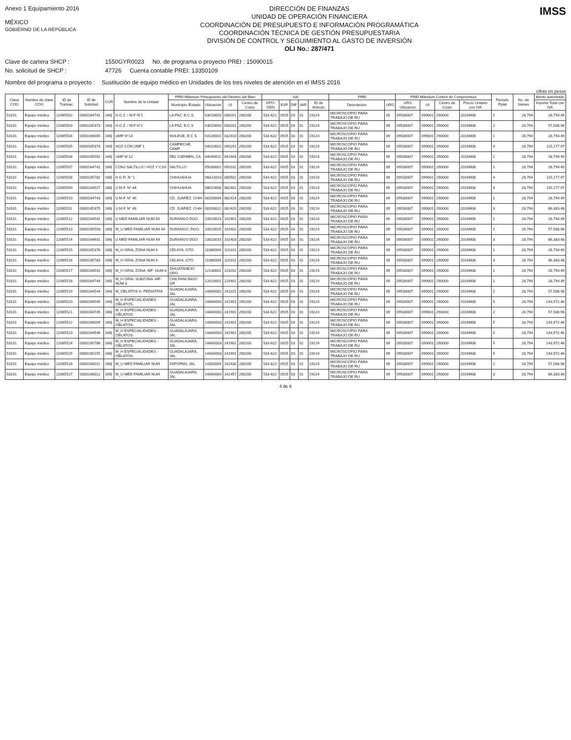Anexo 1 Equipamiento 2016
MÉXICO
GOBIERNO DE LA REPÚBLICA
DIRECCIÓN DE FINANZAS
UNIDAD DE OPERACIÓN FINANCIERA
COORDINACIÓN DE PRESUPUESTO E INFORMACIÓN PROGRAMÁTICA
COORDINACIÓN TÉCNICA DE GESTIÓN PRESUPUESTARIA
DIVISIÓN DE CONTROL Y SEGUIMIENTO AL GASTO DE INVERSIÓN
OLI No.: 287/471
IMSS
Clave de cartera SHCP : 1550GYR0023 No. de programa o proyecto PREI : 15090015
No. solicitud de SHCP : 47726 Cuenta contable PREI: 13350109
Nombre del programa o proyecto : Sustitución de equipo médico en Unidades de los tres niveles de atención en el IMSS 2016
cifras en pesos
| Clave COG | Nombre de clave COG | ID de Transac. | ID de Solicitud | CUR | Nombre de la Unidad | PREI Milenium Presupuesto del Destino del Bien | | | | SAI | | | | | PREI | | PREI Milenium Control de Compromisos | | | | Periodo Pptal | No. de bienes | Monto autorizado |
| --- | --- | --- | --- | --- | --- | --- | --- | --- | --- | --- | --- | --- | --- | --- | --- | --- | --- | --- | --- | --- | --- | --- | --- |
| | | | | | | Municipio /Estado | Ubicación | UI | Centro de Costo | GPO-GEN | ESP | DIF | VAR | ID de Articulo | Descripción | URG | URG Ubicación | UI | Centro de Costo | Precio Unitario con IVA | | | Importe Total con IVA |
| 53101 | Equipo médico | 12065502 | 0000164741 | 166/ | H.G.Z. / M.F N°1 | LA PAZ, B.C.S. | 03010003 | 030201 | 200200 | 533-622 | 0925 | 03 | 01 | 19224 | MICROSCOPIO PARA TRABAJO DE RU | 09 | 09530007 | 099001 | 290000 | 2016M08 | 1 | 28,794 | 28,794.49 |
| 53101 | Equipo médico | 12065503 | 0000165373 | 166/ | H.G.Z. / M.F N°1 | LA PAZ, B.C.S | 03010003 | 030201 | 200200 | 533-622 | 0925 | 03 | 01 | 19224 | MICROSCOPIO PARA TRABAJO DE RU | 09 | 09530007 | 099001 | 290000 | 2016M08 | 2 | 28,794 | 57,588.98 |
| 53101 | Equipo médico | 12065504 | 0000166005 | 166/ | UMF N°14 | MULEGE, B C S | 03130001 | 032410 | 200200 | 533-622 | 0925 | 03 | 01 | 19224 | MICROSCOPIO PARA TRABAJO DE RU | 09 | 09530007 | 099001 | 290000 | 2016M08 | 1 | 28,794 | 28,794.49 |
| 53101 | Equipo médico | 12065505 | 0000165374 | 166/ | HGZ CON UMF 1 | CAMPECHE, CAMP | 04010001 | 040201 | 200200 | 533-622 | 0925 | 03 | 01 | 19224 | MICROSCOPIO PARA TRABAJO DE RU | 09 | 09530007 | 099001 | 290000 | 2016M08 | 4 | 28,794 | 115,177.97 |
| 53101 | Equipo médico | 12065506 | 0000165592 | 166/ | UMF N°12 | DEL CARMEN, CA | 04040011 | 042404 | 200200 | 533-622 | 0925 | 03 | 01 | 19224 | MICROSCOPIO PARA TRABAJO DE RU | 09 | 09530007 | 099001 | 290000 | 2016M08 | 1 | 28,794 | 28,794.49 |
| 53101 | Equipo médico | 12065507 | 0000164742 | 166/ | CONJ SALTILLO / HGZ Y CSS | SALTILLO | 05030001 | 050101 | 200200 | 533-622 | 0925 | 03 | 01 | 19224 | MICROSCOPIO PARA TRABAJO DE RU | 09 | 09530007 | 099001 | 290000 | 2016M08 | 1 | 28,794 | 28,794.49 |
| 53101 | Equipo médico | 12065508 | 0000165782 | 166/ | H.G.R. N° 1 | CHIHUAHUA | 08A10010 | 080502 | 200200 | 533-622 | 0925 | 03 | 01 | 19224 | MICROSCOPIO PARA TRABAJO DE RU | 09 | 09530007 | 099001 | 290000 | 2016M08 | 4 | 28,794 | 115,177.97 |
| 53101 | Equipo médico | 12065509 | 0000164927 | 166/ | U.M.F. N° 44 | CHIHUAHUA | 08010008 | 082402 | 200200 | 533-622 | 0925 | 03 | 01 | 19224 | MICROSCOPIO PARA TRABAJO DE RU | 09 | 09530007 | 099001 | 290000 | 2016M08 | 4 | 28,794 | 115,177.97 |
| 53101 | Equipo médico | 12065510 | 0000164743 | 166/ | U.M.F. N° 46 | CD. JUAREZ, CHIH | 08100004 | 082414 | 200200 | 533-622 | 0925 | 03 | 01 | 19224 | MICROSCOPIO PARA TRABAJO DE RU | 09 | 09530007 | 099001 | 290000 | 2016M08 | 1 | 28,794 | 28,794.49 |
| 53101 | Equipo médico | 12065511 | 0000165375 | 166/ | U.M.F. N° 48 | CD. JUAREZ, CHIH | 08100022 | 082420 | 200200 | 533-622 | 0925 | 03 | 01 | 19224 | MICROSCOPIO PARA TRABAJO DE RU | 09 | 09530007 | 099001 | 290000 | 2016M08 | 3 | 28,794 | 86,383.48 |
| 53101 | Equipo médico | 12065512 | 0000164541 | 166/ | U MED FAMILIAR NUM 50 | DURANGO DGO | 10010023 | 102401 | 200200 | 533-622 | 0925 | 03 | 01 | 19224 | MICROSCOPIO PARA TRABAJO DE RU | 09 | 09530007 | 099001 | 290000 | 2016M08 | 1 | 28,794 | 28,794.49 |
| 53101 | Equipo médico | 12065513 | 0000165593 | 166/ | M_U MED FAMILIAR NUM 44 | DURANGO, DGO. | 10010025 | 102402 | 200200 | 533-622 | 0925 | 03 | 01 | 19224 | MICROSCOPIO PARA TRABAJO DE RU | 09 | 09530007 | 099001 | 290000 | 2016M08 | 2 | 28,794 | 57,588.98 |
| 53101 | Equipo médico | 12065514 | 0000164931 | 166/ | U MED FAMILIAR NUM 49 | DURANGO DGO | 10010033 | 102403 | 200200 | 533-622 | 0925 | 03 | 01 | 19224 | MICROSCOPIO PARA TRABAJO DE RU | 09 | 09530007 | 099001 | 290000 | 2016M08 | 3 | 28,794 | 86,383.48 |
| 53101 | Equipo médico | 12065515 | 0000165376 | 166/ | M_H GRAL ZONA NUM 4 | CELAYA, GTO. | 11080004 | 110101 | 200200 | 533-622 | 0925 | 03 | 01 | 19224 | MICROSCOPIO PARA TRABAJO DE RU | 09 | 09530007 | 099001 | 290000 | 2016M08 | 1 | 28,794 | 28,794.49 |
| 53101 | Equipo médico | 12065516 | 0000165783 | 166/ | M_H GRAL ZONA NUM 4 | CELAYA, GTO. | 11080004 | 110101 | 200200 | 533-622 | 0925 | 03 | 01 | 19224 | MICROSCOPIO PARA TRABAJO DE RU | 09 | 09530007 | 099001 | 290000 | 2016M08 | 3 | 28,794 | 86,383.48 |
| 53101 | Equipo médico | 12065517 | 0000164542 | 166/ | M_H GRAL ZONA -MF- NUM 8 | ZIHUATANEJO GRO | 12130001 | 120202 | 200200 | 533-622 | 0925 | 03 | 01 | 19224 | MICROSCOPIO PARA TRABAJO DE RU | 09 | 09530007 | 099001 | 290000 | 2016M08 | 1 | 28,794 | 28,794.49 |
| 53101 | Equipo médico | 12065518 | 0000164744 | 166/ | M_H GRAL SUBZONA -MF- NUM 3 | CHILPANCINGO GR | 12010001 | 120401 | 200200 | 533-622 | 0925 | 03 | 01 | 19224 | MICROSCOPIO PARA TRABAJO DE RU | 09 | 09530007 | 099001 | 290000 | 2016M08 | 1 | 28,794 | 28,794.49 |
| 53101 | Equipo médico | 12065519 | 0000164544 | 166/ | M_OBLATOS H. PEDIATRIA | GUADALAJARA, JAL | 14A60001 | 141101 | 200200 | 533-622 | 0925 | 03 | 01 | 19224 | MICROSCOPIO PARA TRABAJO DE RU | 09 | 09530007 | 099001 | 290000 | 2016M08 | 2 | 28,794 | 57,588.98 |
| 53101 | Equipo médico | 12065520 | 0000164545 | 166/ | M_H ESPECIALIDADES - OBLATOS- | GUADALAJARA, JAL | 14A60003 | 141901 | 200200 | 533-622 | 0925 | 03 | 01 | 19224 | MICROSCOPIO PARA TRABAJO DE RU | 09 | 09530007 | 099001 | 290000 | 2016M08 | 5 | 28,794 | 143,972.46 |
| 53101 | Equipo médico | 12065521 | 0000164745 | 166/ | M_H ESPECIALIDADES - OBLATOS- | GUADALAJARA, JAL | 14A60003 | 141901 | 200200 | 533-622 | 0925 | 03 | 01 | 19224 | MICROSCOPIO PARA TRABAJO DE RU | 09 | 09530007 | 099001 | 290000 | 2016M08 | 2 | 28,794 | 57,588.98 |
| 53101 | Equipo médico | 12065522 | 0000166009 | 166/ | M_H ESPECIALIDADES - OBLATOS- | GUADALAJARA, JAL | 14A60003 | 141901 | 200200 | 533-622 | 0925 | 03 | 01 | 19224 | MICROSCOPIO PARA TRABAJO DE RU | 09 | 09530007 | 099001 | 290000 | 2016M08 | 5 | 28,794 | 143,972.46 |
| 53101 | Equipo médico | 12065523 | 0000164546 | 166/ | M_H ESPECIALIDADES - OBLATOS- | GUADALAJARA, JAL | 14A60003 | 141901 | 200200 | 533-622 | 0925 | 03 | 01 | 19224 | MICROSCOPIO PARA TRABAJO DE RU | 09 | 09530007 | 099001 | 290000 | 2016M08 | 5 | 28,794 | 143,972.46 |
| 53101 | Equipo médico | 12065524 | 0000165786 | 166/ | M_H ESPECIALIDADES - OBLATOS- | GUADALAJARA, JAL | 14A60003 | 141901 | 200200 | 533-622 | 0925 | 03 | 01 | 19224 | MICROSCOPIO PARA TRABAJO DE RU | 09 | 09530007 | 099001 | 290000 | 2016M08 | 5 | 28,794 | 143,972.46 |
| 53101 | Equipo médico | 12065525 | 0000165155 | 166/ | M_H ESPECIALIDADES - OBLATOS- | GUADALAJARA, JAL | 14A60003 | 141901 | 200200 | 533-622 | 0925 | 03 | 01 | 19224 | MICROSCOPIO PARA TRABAJO DE RU | 09 | 09530007 | 099001 | 290000 | 2016M08 | 5 | 28,794 | 143,972.46 |
| 53101 | Equipo médico | 12065526 | 0000166011 | 166/ | M_U MED FAMILIAR NUM | ZAPOPAN, JAL | 14350004 | 142430 | 200200 | 533-622 | 0925 | 03 | 01 | 19224 | MICROSCOPIO PARA TRABAJO DE RU | 09 | 09530007 | 099001 | 290000 | 2016M08 | 2 | 28,794 | 57,588.98 |
| 53101 | Equipo médico | 12065527 | 0000166012 | 166/ | M_U MED FAMILIAR NUM | GUADALAJARA, JAL | 14A60004 | 142457 | 200200 | 533-622 | 0925 | 03 | 01 | 19224 | MICROSCOPIO PARA TRABAJO DE RU | 09 | 09530007 | 099001 | 290000 | 2016M08 | 3 | 28,794 | 86,383.48 |
4 de 6